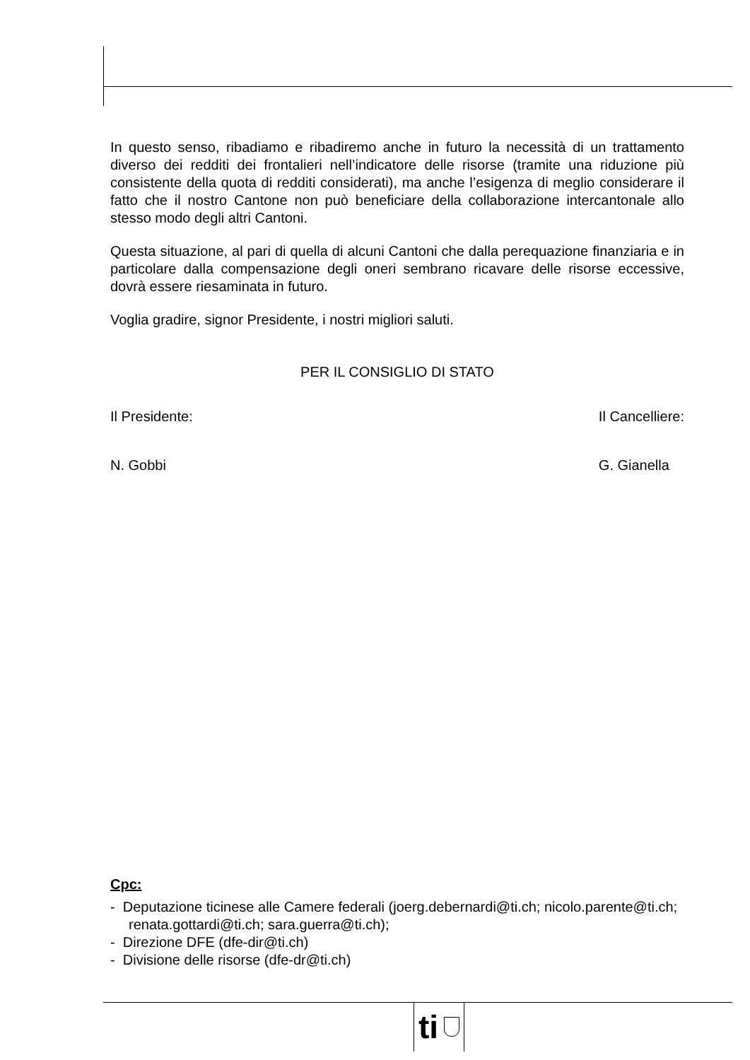In questo senso, ribadiamo e ribadiremo anche in futuro la necessità di un trattamento diverso dei redditi dei frontalieri nell’indicatore delle risorse (tramite una riduzione più consistente della quota di redditi considerati), ma anche l’esigenza di meglio considerare il fatto che il nostro Cantone non può beneficiare della collaborazione intercantonale allo stesso modo degli altri Cantoni.
Questa situazione, al pari di quella di alcuni Cantoni che dalla perequazione finanziaria e in particolare dalla compensazione degli oneri sembrano ricavare delle risorse eccessive, dovrà essere riesaminata in futuro.
Voglia gradire, signor Presidente, i nostri migliori saluti.
PER IL CONSIGLIO DI STATO
Il Presidente:
N. Gobbi
Il Cancelliere:
G. Gianella
Cpc:
- Deputazione ticinese alle Camere federali (joerg.debernardi@ti.ch; nicolo.parente@ti.ch; renata.gottardi@ti.ch; sara.guerra@ti.ch);
- Direzione DFE (dfe-dir@ti.ch)
- Divisione delle risorse (dfe-dr@ti.ch)
ti